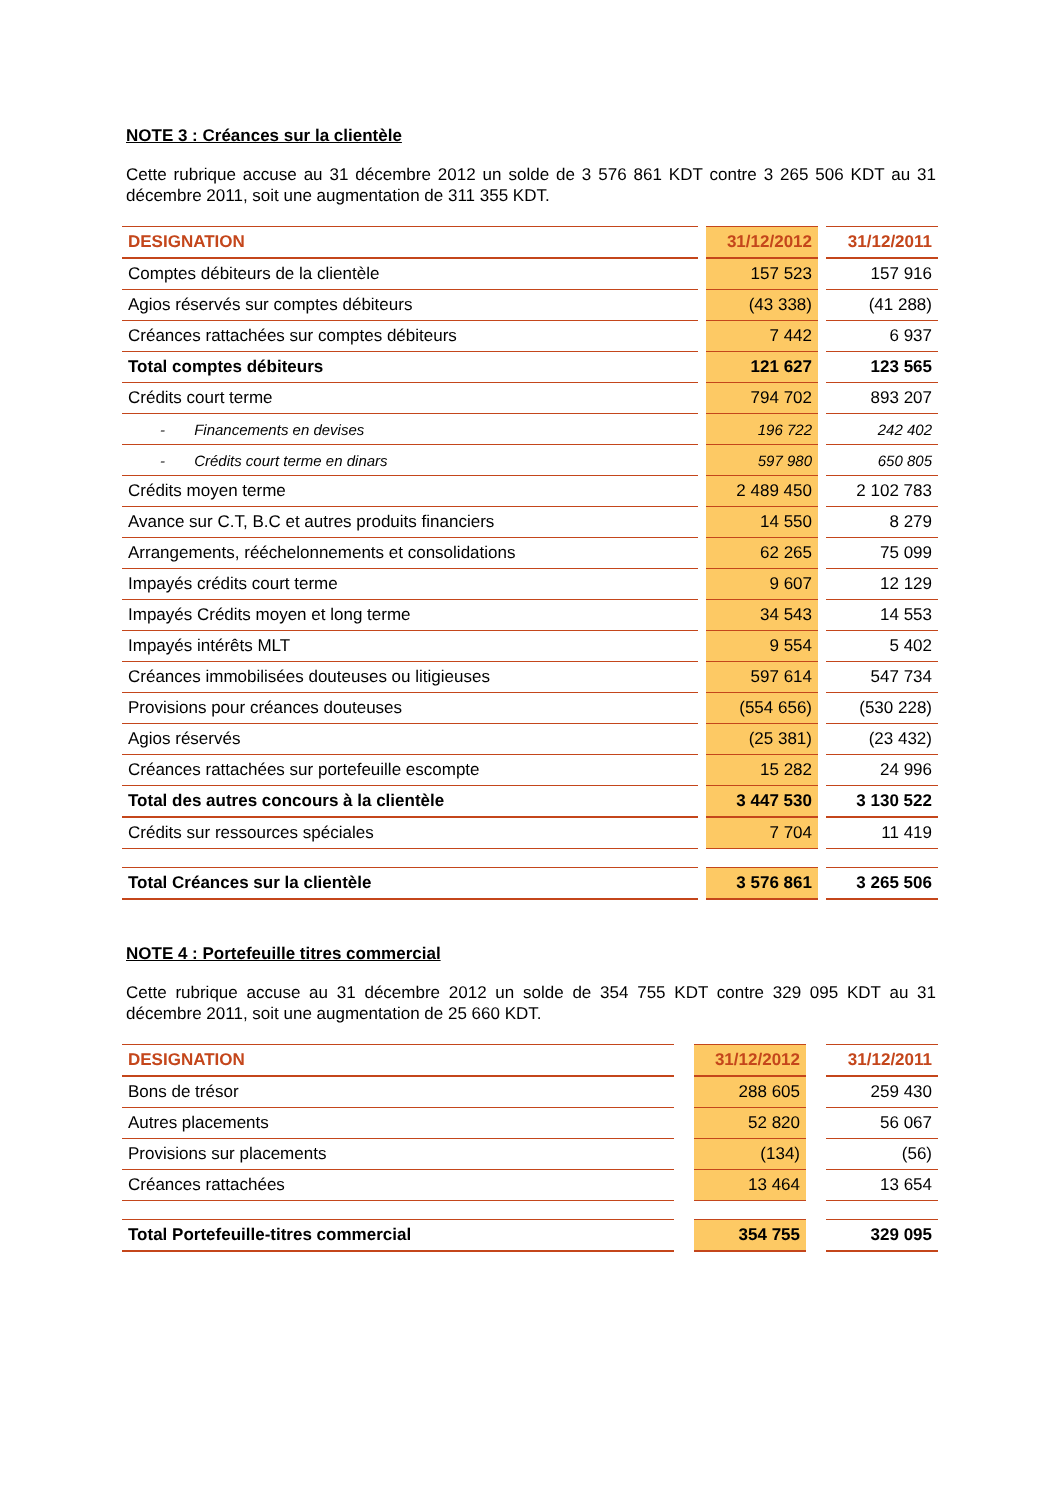NOTE 3 : Créances sur la clientèle
Cette rubrique accuse au 31 décembre 2012 un solde de 3 576 861 KDT contre 3 265 506 KDT au 31 décembre 2011, soit une augmentation de 311 355 KDT.
| DESIGNATION | | 31/12/2012 | | 31/12/2011 |
| Comptes débiteurs de la clientèle | | 157 523 | | 157 916 |
| Agios réservés sur comptes débiteurs | | (43 338) | | (41 288) |
| Créances rattachées sur comptes débiteurs | | 7 442 | | 6 937 |
| Total comptes débiteurs | | 121 627 | | 123 565 |
| Crédits court terme | | 794 702 | | 893 207 |
| - Financements en devises | | 196 722 | | 242 402 |
| - Crédits court terme en dinars | | 597 980 | | 650 805 |
| Crédits moyen terme | | 2 489 450 | | 2 102 783 |
| Avance sur C.T, B.C et autres produits financiers | | 14 550 | | 8 279 |
| Arrangements, rééchelonnements et consolidations | | 62 265 | | 75 099 |
| Impayés crédits court terme | | 9 607 | | 12 129 |
| Impayés Crédits moyen et long terme | | 34 543 | | 14 553 |
| Impayés intérêts MLT | | 9 554 | | 5 402 |
| Créances immobilisées douteuses ou litigieuses | | 597 614 | | 547 734 |
| Provisions pour créances douteuses | | (554 656) | | (530 228) |
| Agios réservés | | (25 381) | | (23 432) |
| Créances rattachées sur portefeuille escompte | | 15 282 | | 24 996 |
| Total des autres concours à la clientèle | | 3 447 530 | | 3 130 522 |
| Crédits sur ressources spéciales | | 7 704 | | 11 419 |
| Total Créances sur la clientèle | | 3 576 861 | | 3 265 506 |
NOTE 4 : Portefeuille titres commercial
Cette rubrique accuse au 31 décembre 2012 un solde de 354 755 KDT contre 329 095 KDT au 31 décembre 2011, soit une augmentation de 25 660 KDT.
| DESIGNATION | | 31/12/2012 | | 31/12/2011 |
| Bons de trésor | | 288 605 | | 259 430 |
| Autres placements | | 52 820 | | 56 067 |
| Provisions sur placements | | (134) | | (56) |
| Créances rattachées | | 13 464 | | 13 654 |
| Total Portefeuille-titres commercial | | 354 755 | | 329 095 |